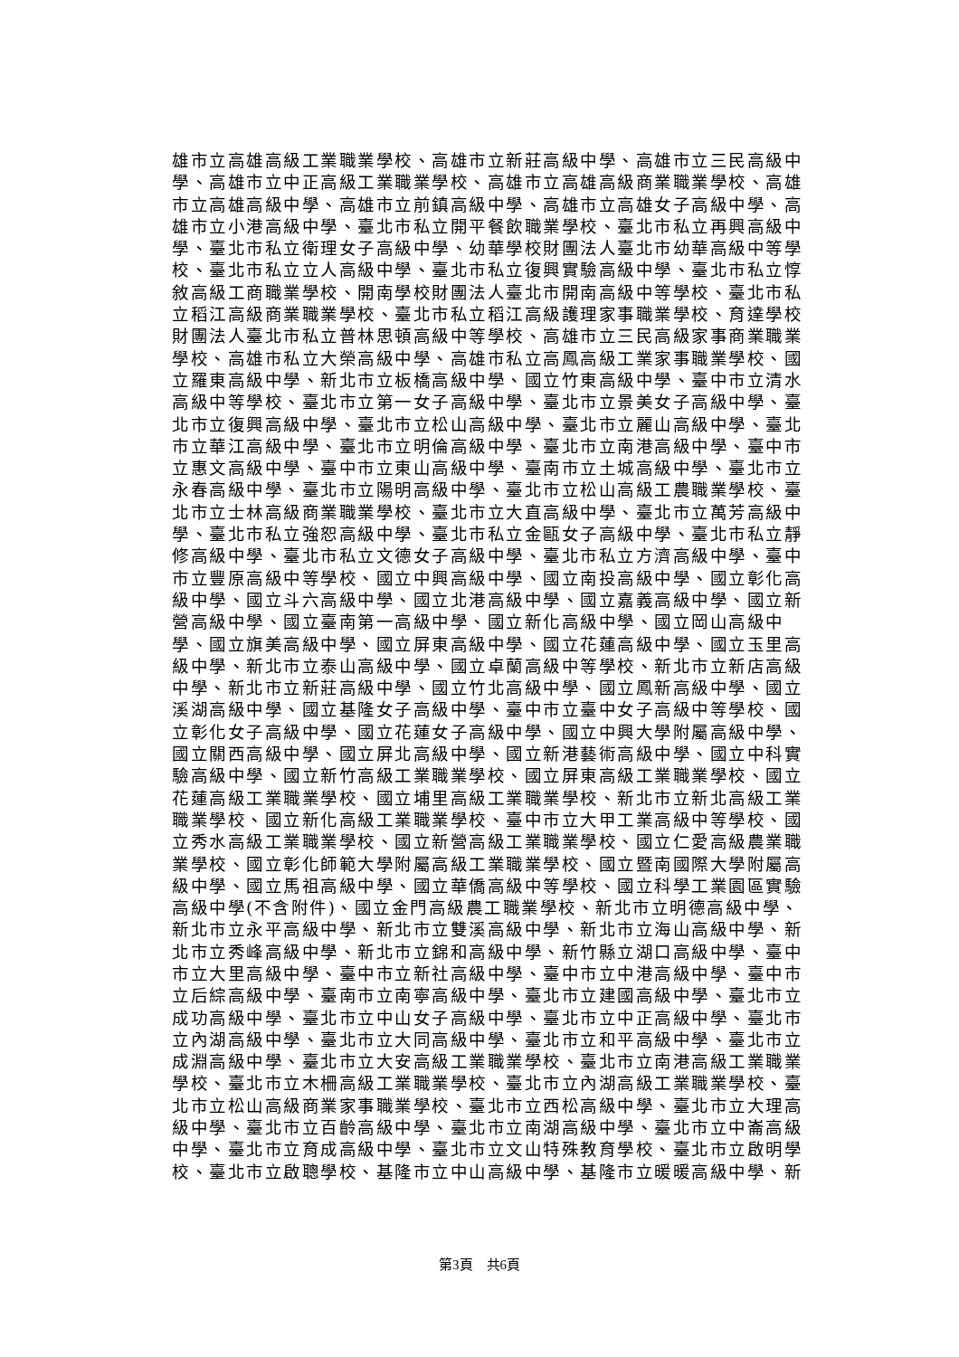雄市立高雄高級工業職業學校、高雄市立新莊高級中學、高雄市立三民高級中
學、高雄市立中正高級工業職業學校、高雄市立高雄高級商業職業學校、高雄
市立高雄高級中學、高雄市立前鎮高級中學、高雄市立高雄女子高級中學、高
雄市立小港高級中學、臺北市私立開平餐飲職業學校、臺北市私立再興高級中
學、臺北市私立衛理女子高級中學、幼華學校財團法人臺北市幼華高級中等學
校、臺北市私立立人高級中學、臺北市私立復興實驗高級中學、臺北市私立惇
敘高級工商職業學校、開南學校財團法人臺北市開南高級中等學校、臺北市私
立稻江高級商業職業學校、臺北市私立稻江高級護理家事職業學校、育達學校
財團法人臺北市私立普林思頓高級中等學校、高雄市立三民高級家事商業職業
學校、高雄市私立大榮高級中學、高雄市私立高鳳高級工業家事職業學校、國
立羅東高級中學、新北市立板橋高級中學、國立竹東高級中學、臺中市立清水
高級中等學校、臺北市立第一女子高級中學、臺北市立景美女子高級中學、臺
北市立復興高級中學、臺北市立松山高級中學、臺北市立麗山高級中學、臺北
市立華江高級中學、臺北市立明倫高級中學、臺北市立南港高級中學、臺中市
立惠文高級中學、臺中市立東山高級中學、臺南市立土城高級中學、臺北市立
永春高級中學、臺北市立陽明高級中學、臺北市立松山高級工農職業學校、臺
北市立士林高級商業職業學校、臺北市立大直高級中學、臺北市立萬芳高級中
學、臺北市私立強恕高級中學、臺北市私立金甌女子高級中學、臺北市私立靜
修高級中學、臺北市私立文德女子高級中學、臺北市私立方濟高級中學、臺中
市立豐原高級中等學校、國立中興高級中學、國立南投高級中學、國立彰化高
級中學、國立斗六高級中學、國立北港高級中學、國立嘉義高級中學、國立新
營高級中學、國立臺南第一高級中學、國立新化高級中學、國立岡山高級中
學、國立旗美高級中學、國立屏東高級中學、國立花蓮高級中學、國立玉里高
級中學、新北市立泰山高級中學、國立卓蘭高級中等學校、新北市立新店高級
中學、新北市立新莊高級中學、國立竹北高級中學、國立鳳新高級中學、國立
溪湖高級中學、國立基隆女子高級中學、臺中市立臺中女子高級中等學校、國
立彰化女子高級中學、國立花蓮女子高級中學、國立中興大學附屬高級中學、
國立關西高級中學、國立屏北高級中學、國立新港藝術高級中學、國立中科實
驗高級中學、國立新竹高級工業職業學校、國立屏東高級工業職業學校、國立
花蓮高級工業職業學校、國立埔里高級工業職業學校、新北市立新北高級工業
職業學校、國立新化高級工業職業學校、臺中市立大甲工業高級中等學校、國
立秀水高級工業職業學校、國立新營高級工業職業學校、國立仁愛高級農業職
業學校、國立彰化師範大學附屬高級工業職業學校、國立暨南國際大學附屬高
級中學、國立馬祖高級中學、國立華僑高級中等學校、國立科學工業園區實驗
高級中學(不含附件)、國立金門高級農工職業學校、新北市立明德高級中學、
新北市立永平高級中學、新北市立雙溪高級中學、新北市立海山高級中學、新
北市立秀峰高級中學、新北市立錦和高級中學、新竹縣立湖口高級中學、臺中
市立大里高級中學、臺中市立新社高級中學、臺中市立中港高級中學、臺中市
立后綜高級中學、臺南市立南寧高級中學、臺北市立建國高級中學、臺北市立
成功高級中學、臺北市立中山女子高級中學、臺北市立中正高級中學、臺北市
立內湖高級中學、臺北市立大同高級中學、臺北市立和平高級中學、臺北市立
成淵高級中學、臺北市立大安高級工業職業學校、臺北市立南港高級工業職業
學校、臺北市立木柵高級工業職業學校、臺北市立內湖高級工業職業學校、臺
北市立松山高級商業家事職業學校、臺北市立西松高級中學、臺北市立大理高
級中學、臺北市立百齡高級中學、臺北市立南湖高級中學、臺北市立中崙高級
中學、臺北市立育成高級中學、臺北市立文山特殊教育學校、臺北市立啟明學
校、臺北市立啟聰學校、基隆市立中山高級中學、基隆市立暖暖高級中學、新
第3頁　共6頁